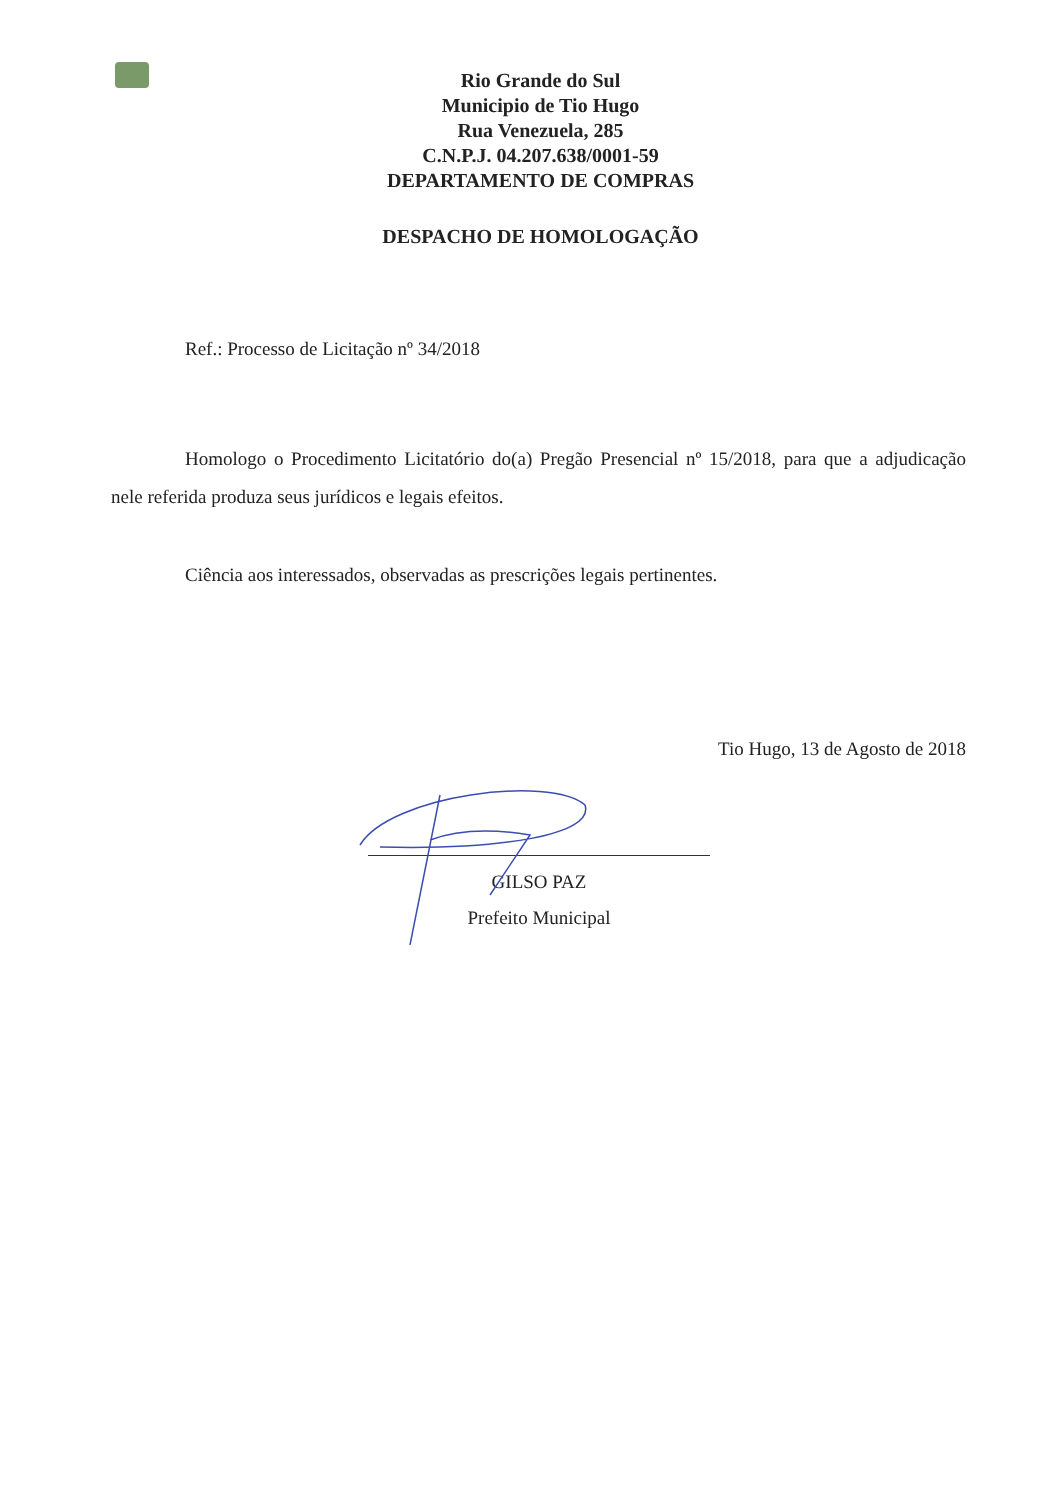Rio Grande do Sul
Municipio de Tio Hugo
Rua Venezuela, 285
C.N.P.J. 04.207.638/0001-59
DEPARTAMENTO DE COMPRAS
DESPACHO DE HOMOLOGAÇÃO
Ref.: Processo de Licitação nº 34/2018
Homologo o Procedimento Licitatório do(a) Pregão Presencial nº 15/2018, para que a adjudicação nele referida produza seus jurídicos e legais efeitos.
Ciência aos interessados, observadas as prescrições legais pertinentes.
Tio Hugo, 13 de Agostо de 2018
GILSO PAZ
Prefeito Municipal